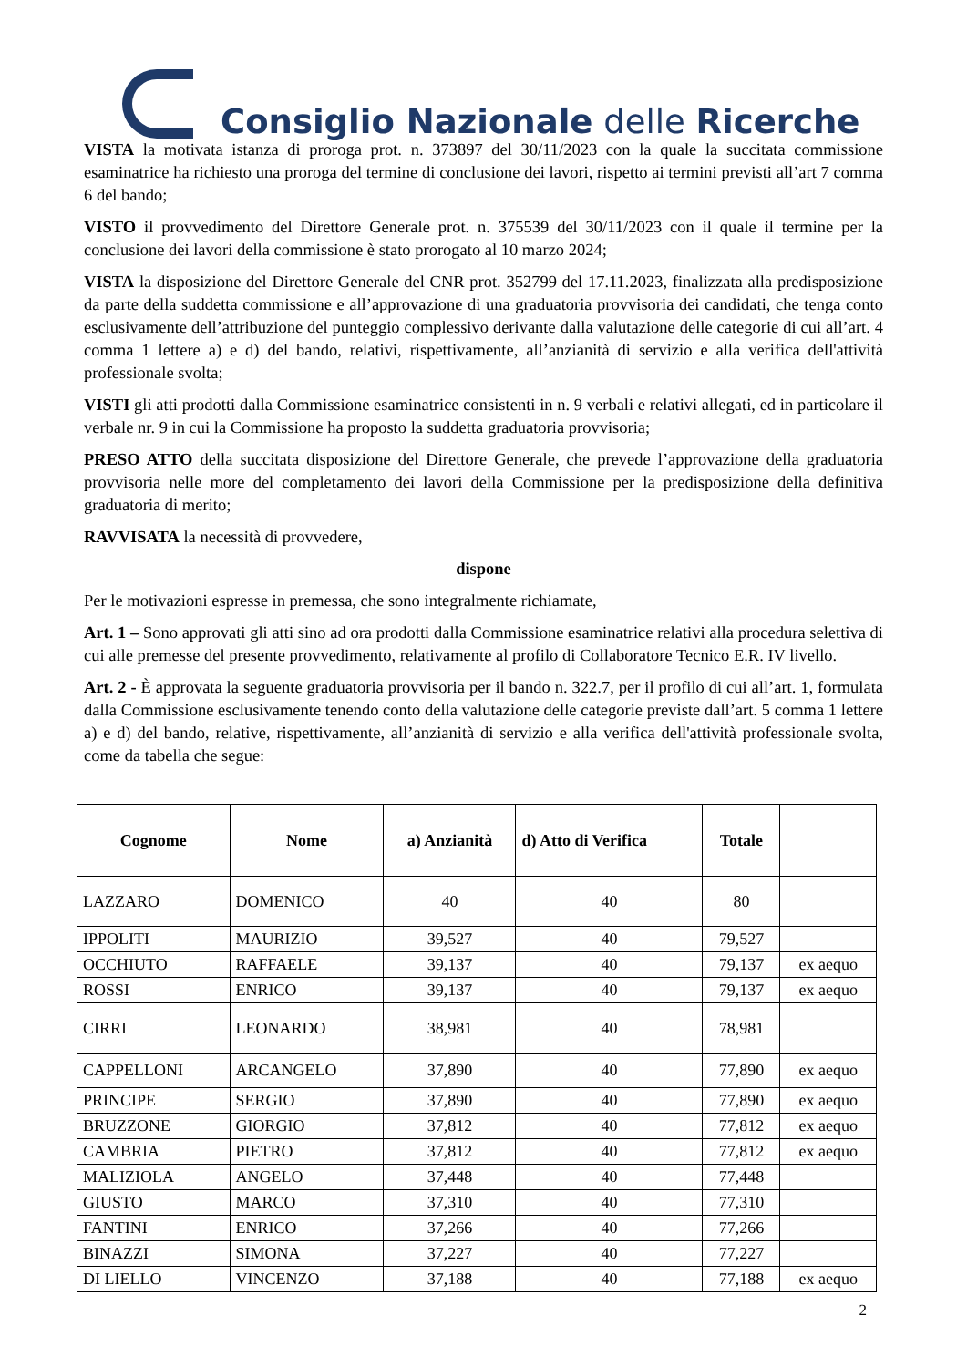Consiglio Nazionale delle Ricerche
VISTA la motivata istanza di proroga prot. n. 373897 del 30/11/2023 con la quale la succitata commissione esaminatrice ha richiesto una proroga del termine di conclusione dei lavori, rispetto ai termini previsti all’art 7 comma 6 del bando;
VISTO il provvedimento del Direttore Generale prot. n. 375539 del 30/11/2023 con il quale il termine per la conclusione dei lavori della commissione è stato prorogato al 10 marzo 2024;
VISTA la disposizione del Direttore Generale del CNR prot. 352799 del 17.11.2023, finalizzata alla predisposizione da parte della suddetta commissione e all’approvazione di una graduatoria provvisoria dei candidati, che tenga conto esclusivamente dell’attribuzione del punteggio complessivo derivante dalla valutazione delle categorie di cui all’art. 4 comma 1 lettere a) e d) del bando, relativi, rispettivamente, all’anzianità di servizio e alla verifica dell'attività professionale svolta;
VISTI gli atti prodotti dalla Commissione esaminatrice consistenti in n. 9 verbali e relativi allegati, ed in particolare il verbale nr. 9 in cui la Commissione ha proposto la suddetta graduatoria provvisoria;
PRESO ATTO della succitata disposizione del Direttore Generale, che prevede l’approvazione della graduatoria provvisoria nelle more del completamento dei lavori della Commissione per la predisposizione della definitiva graduatoria di merito;
RAVVISATA la necessità di provvedere,
dispone
Per le motivazioni espresse in premessa, che sono integralmente richiamate,
Art. 1 – Sono approvati gli atti sino ad ora prodotti dalla Commissione esaminatrice relativi alla procedura selettiva di cui alle premesse del presente provvedimento, relativamente al profilo di Collaboratore Tecnico E.R. IV livello.
Art. 2 - È approvata la seguente graduatoria provvisoria per il bando n. 322.7, per il profilo di cui all’art. 1, formulata dalla Commissione esclusivamente tenendo conto della valutazione delle categorie previste dall’art. 5 comma 1 lettere a) e d) del bando, relative, rispettivamente, all’anzianità di servizio e alla verifica dell'attività professionale svolta, come da tabella che segue:
| Cognome | Nome | a) Anzianità | d) Atto di Verifica | Totale | |
| --- | --- | --- | --- | --- | --- |
| LAZZARO | DOMENICO | 40 | 40 | 80 | |
| IPPOLITI | MAURIZIO | 39,527 | 40 | 79,527 | |
| OCCHIUTO | RAFFAELE | 39,137 | 40 | 79,137 | ex aequo |
| ROSSI | ENRICO | 39,137 | 40 | 79,137 | ex aequo |
| CIRRI | LEONARDO | 38,981 | 40 | 78,981 | |
| CAPPELLONI | ARCANGELO | 37,890 | 40 | 77,890 | ex aequo |
| PRINCIPE | SERGIO | 37,890 | 40 | 77,890 | ex aequo |
| BRUZZONE | GIORGIO | 37,812 | 40 | 77,812 | ex aequo |
| CAMBRIA | PIETRO | 37,812 | 40 | 77,812 | ex aequo |
| MALIZIOLA | ANGELO | 37,448 | 40 | 77,448 | |
| GIUSTO | MARCO | 37,310 | 40 | 77,310 | |
| FANTINI | ENRICO | 37,266 | 40 | 77,266 | |
| BINAZZI | SIMONA | 37,227 | 40 | 77,227 | |
| DI LIELLO | VINCENZO | 37,188 | 40 | 77,188 | ex aequo |
2